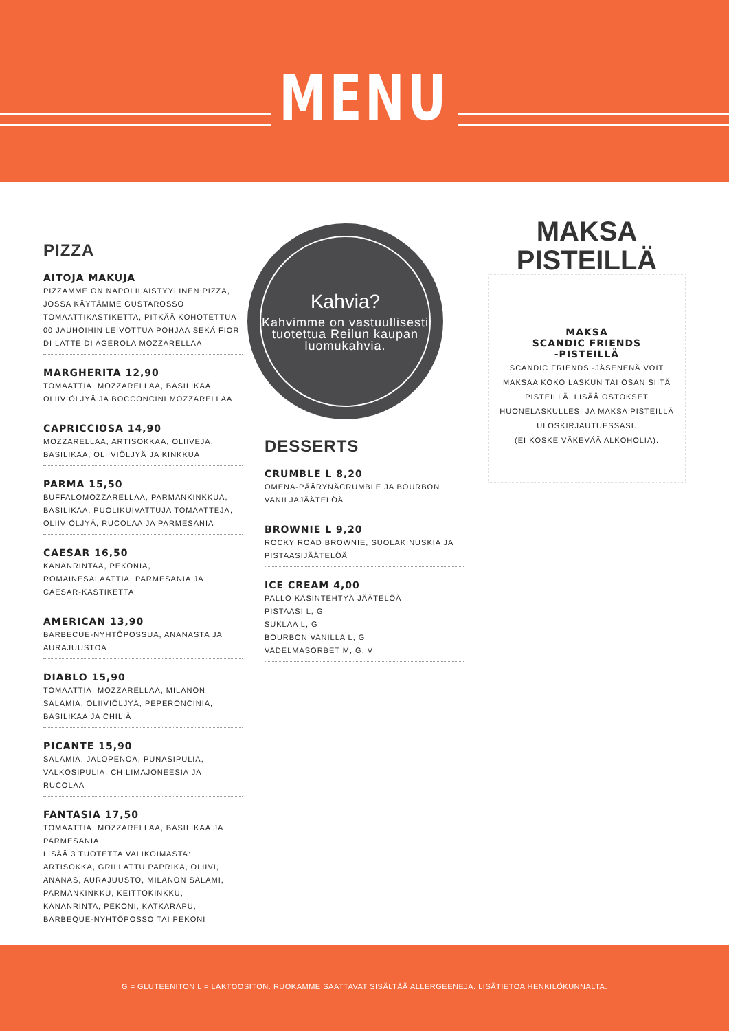MENU
PIZZA
AITOJA MAKUJA
PIZZAMME ON NAPOLILAISTYYLINEN PIZZA, JOSSA KÄYTÄMME GUSTAROSSO TOMAATTIKASTIKETTA, PITKÄÄ KOHOTETTUA 00 JAUHOIHIN LEIVOTTUA POHJAA SEKÄ FIOR DI LATTE DI AGEROLA MOZZARELLAA
MARGHERITA 12,90
TOMAATTIA, MOZZARELLAA, BASILIKAA, OLIIVIÖLJYÄ JA BOCCONCINI MOZZARELLAA
CAPRICCIOSA 14,90
MOZZARELLAA, ARTISOKKAA, OLIIVEJA, BASILIKAA, OLIIVIÖLJYÄ JA KINKKUA
PARMA 15,50
BUFFALOMOZZARELLAA, PARMANKINKKUA, BASILIKAA, PUOLIKUIVATTUJA TOMAATTEJA, OLIIVIÖLJYÄ, RUCOLAA JA PARMESANIA
CAESAR 16,50
KANANRINTAA, PEKONIA, ROMAINESALAATTIA, PARMESANIA JA CAESAR-KASTIKETTA
AMERICAN 13,90
BARBECUE-NYHTÖPOSSUA, ANANASTA JA AURAJUUSTOA
DIABLO 15,90
TOMAATTIA, MOZZARELLAA, MILANON SALAMIA, OLIIVIÖLJYÄ, PEPERONCINIA, BASILIKAA JA CHILIÄ
PICANTE 15,90
SALAMIA, JALOPENOA, PUNASIPULIA, VALKOSIPULIA, CHILIMAJONEESIA JA RUCOLAA
FANTASIA 17,50
TOMAATTIA, MOZZARELLAA, BASILIKAA JA PARMESANIA
LISÄÄ 3 TUOTETTA VALIKOIMASTA:
ARTISOKKA, GRILLATTU PAPRIKA, OLIIVI, ANANAS, AURAJUUSTO, MILANON SALAMI, PARMANKINKKU, KEITTOKINKKU, KANANRINTA, PEKONI, KATKARAPU, BARBEQUE-NYHTÖPOSSO TAI PEKONI
Kahvia?
Kahvimme on vastuullisesti tuotettua Reilun kaupan luomukahvia.
DESSERTS
CRUMBLE L 8,20
OMENA-PÄÄRYNÄCRUMBLE JA BOURBON VANILJAJÄÄTELÖÄ
BROWNIE L 9,20
ROCKY ROAD BROWNIE, SUOLAKINUSKIA JA PISTAASIJÄÄTELÖÄ
ICE CREAM 4,00
PALLO KÄSINTEHTYÄ JÄÄTELÖÄ
PISTAASI L, G
SUKLAA L, G
BOURBON VANILLA L, G
VADELMASORBET M, G, V
MAKSA
PISTEILLÄ
MAKSA
SCANDIC FRIENDS
-PISTEILLÄ
SCANDIC FRIENDS -JÄSENENÄ VOIT MAKSAA KOKO LASKUN TAI OSAN SIITÄ PISTEILLÄ. LISÄÄ OSTOKSET HUONELASKULLESI JA MAKSA PISTEILLÄ ULOSKIRJAUTUESSASI.
(EI KOSKE VÄKEVÄÄ ALKOHOLIA).
G = GLUTEENITON L = LAKTOOSITON. RUOKAMME SAATTAVAT SISÄLTÄÄ ALLERGEENEJA. LISÄTIETOA HENKILÖKUNNALTA.